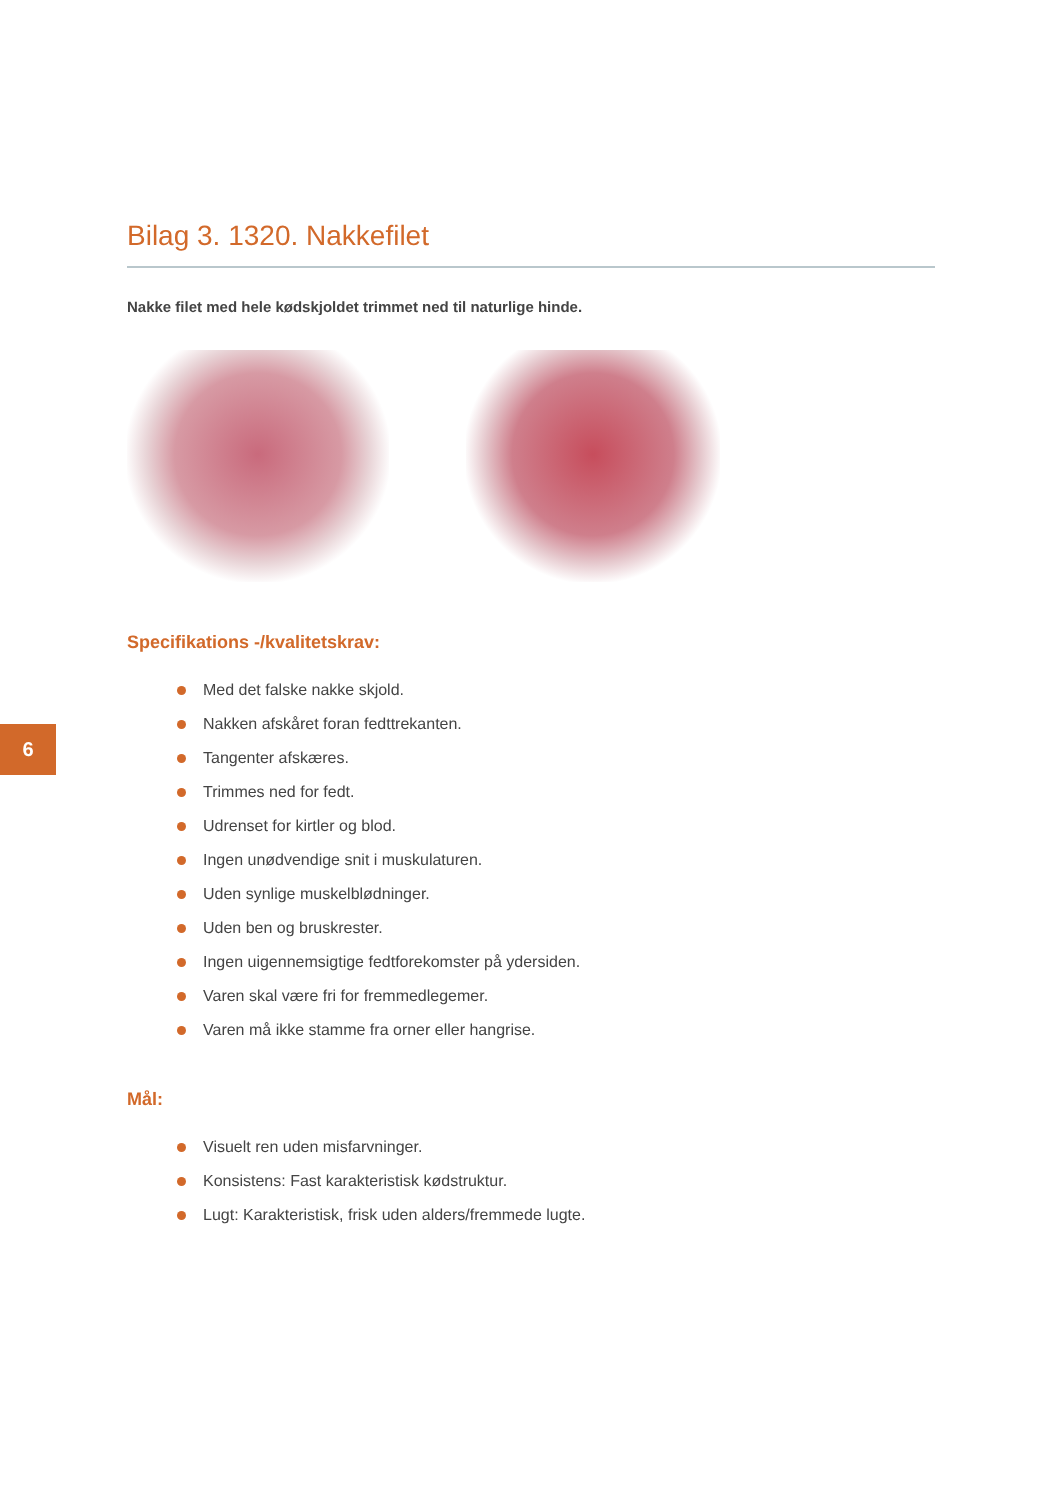6
Bilag 3. 1320. Nakkefilet
Nakke filet med hele kødskjoldet trimmet ned til naturlige hinde.
Specifikations -/kvalitetskrav:
Med det falske nakke skjold.
Nakken afskåret foran fedttrekanten.
Tangenter afskæres.
Trimmes ned for fedt.
Udrenset for kirtler og blod.
Ingen unødvendige snit i muskulaturen.
Uden synlige muskelblødninger.
Uden ben og bruskrester.
Ingen uigennemsigtige fedtforekomster på ydersiden.
Varen skal være fri for fremmedlegemer.
Varen må ikke stamme fra orner eller hangrise.
Mål:
Visuelt ren uden misfarvninger.
Konsistens: Fast karakteristisk kødstruktur.
Lugt: Karakteristisk, frisk uden alders/fremmede lugte.